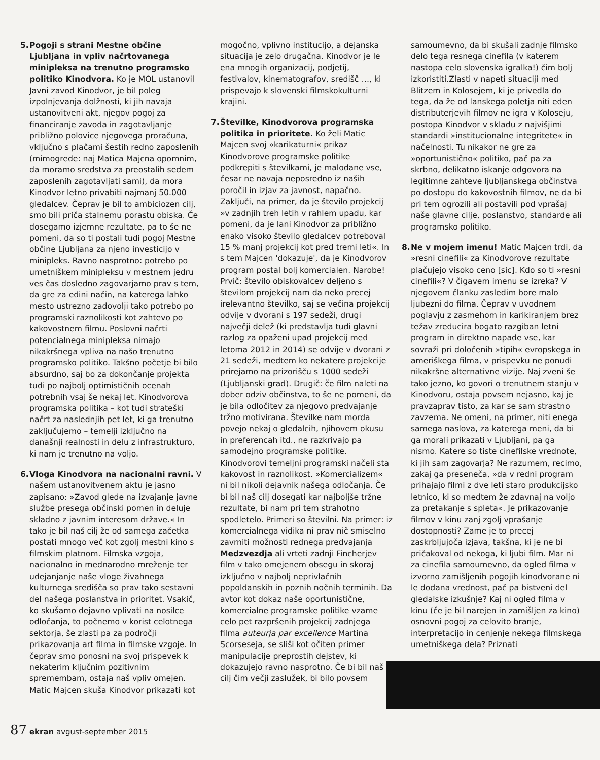5. Pogoji s strani Mestne občine Ljubljana in vpliv načrtovanega minipleksa na trenutno programsko politiko Kinodvora. Ko je MOL ustanovil Javni zavod Kinodvor, je bil poleg izpolnjevanja dolžnosti, ki jih navaja ustanovitveni akt, njegov pogoj za financiranje zavoda in zagotavljanje približno polovice njegovega proračuna, vključno s plačami šestih redno zaposlenih (mimogrede: naj Matica Majcna opomnim, da moramo sredstva za preostalih sedem zaposlenih zagotavljati sami), da mora Kinodvor letno privabiti najmanj 50.000 gledalcev. Čeprav je bil to ambiciozen cilj, smo bili priča stalnemu porastu obiska. Če dosegamo izjemne rezultate, pa to še ne pomeni, da so ti postali tudi pogoj Mestne občine Ljubljana za njeno investicijo v minipleks. Ravno nasprotno: potrebo po umetniškem minipleksu v mestnem jedru ves čas dosledno zagovarjamo prav s tem, da gre za edini način, na katerega lahko mesto ustrezno zadovolji tako potrebo po programski raznolikosti kot zahtevo po kakovostnem filmu. Poslovni načrti potencialnega minipleksa nimajo nikakršnega vpliva na našo trenutno programsko politiko. Takšno početje bi bilo absurdno, saj bo za dokončanje projekta tudi po najbolj optimističnih ocenah potrebnih vsaj še nekaj let. Kinodvorova programska politika – kot tudi strateški načrt za naslednjih pet let, ki ga trenutno zaključujemo – temelji izključno na današnji realnosti in delu z infrastrukturo, ki nam je trenutno na voljo.
6. Vloga Kinodvora na nacionalni ravni. V našem ustanovitvenem aktu je jasno zapisano: »Zavod glede na izvajanje javne službe presega občinski pomen in deluje skladno z javnim interesom države.« In tako je bil naš cilj že od samega začetka postati mnogo več kot zgolj mestni kino s filmskim platnom. Filmska vzgoja, nacionalno in mednarodno mreženje ter udejanjanje naše vloge živahnega kulturnega središča so prav tako sestavni del našega poslanstva in prioritet. Vsakič, ko skušamo dejavno vplivati na nosilce odločanja, to počnemo v korist celotnega sektorja, še zlasti pa za področji prikazovanja art filma in filmske vzgoje. In čeprav smo ponosni na svoj prispevek k nekaterim ključnim pozitivnim spremembam, ostaja naš vpliv omejen. Matic Majcen skuša Kinodvor prikazati kot
mogočno, vplivno institucijo, a dejanska situacija je zelo drugačna. Kinodvor je le ena mnogih organizacij, podjetij, festivalov, kinematografov, središč …, ki prispevajo k slovenski filmskokulturni krajini.
7. Številke, Kinodvorova programska politika in prioritete. Ko želi Matic Majcen svoj »karikaturni« prikaz Kinodvorove programske politike podkrepiti s številkami, je malodane vse, česar ne navaja neposredno iz naših poročil in izjav za javnost, napačno. Zaključi, na primer, da je število projekcij »v zadnjih treh letih v rahlem upadu, kar pomeni, da je lani Kinodvor za približno enako visoko število gledalcev potreboval 15 % manj projekcij kot pred tremi leti«. In s tem Majcen 'dokazuje', da je Kinodvorov program postal bolj komercialen. Narobe! Prvič: število obiskovalcev deljeno s številom projekcij nam da neko precej irelevantno številko, saj se večina projekcij odvije v dvorani s 197 sedeži, drugi največji delež (ki predstavlja tudi glavni razlog za opaženi upad projekcij med letoma 2012 in 2014) se odvije v dvorani z 21 sedeži, medtem ko nekatere projekcije prirejamo na prizorišču s 1000 sedeži (Ljubljanski grad). Drugič: če film naleti na dober odziv občinstva, to še ne pomeni, da je bila odločitev za njegovo predvajanje tržno motivirana. Številke nam morda povejo nekaj o gledalcih, njihovem okusu in preferencah itd., ne razkrivajo pa samodejno programske politike. Kinodvorovi temeljni programski načeli sta kakovost in raznolikost. »Komercializem« ni bil nikoli dejavnik našega odločanja. Če bi bil naš cilj dosegati kar najboljše tržne rezultate, bi nam pri tem strahotno spodletelo. Primeri so številni. Na primer: iz komercialnega vidika ni prav nič smiselno zavrniti možnosti rednega predvajanja Medzvezdja ali vrteti zadnji Fincherjev film v tako omejenem obsegu in skoraj izključno v najbolj neprivlačnih popoldanskih in poznih nočnih terminih. Da avtor kot dokaz naše oportunistične, komercialne programske politike vzame celo pet razpršenih projekcij zadnjega filma auteurja par excellence Martina Scorseseja, se sliši kot očiten primer manipulacije preprostih dejstev, ki dokazujejo ravno nasprotno. Če bi bil naš cilj čim večji zaslužek, bi bilo povsem
samoumevno, da bi skušali zadnje filmsko delo tega resnega cinefila (v katerem nastopa celo slovenska igralka!) čim bolj izkoristiti.Zlasti v napeti situaciji med Blitzem in Kolosejem, ki je privedla do tega, da že od lanskega poletja niti eden distributerjevih filmov ne igra v Koloseju, postopa Kinodvor v skladu z najvišjimi standardi »institucionalne integritete« in načelnosti. Tu nikakor ne gre za »oportunistično« politiko, pač pa za skrbno, delikatno iskanje odgovora na legitimne zahteve ljubljanskega občinstva po dostopu do kakovostnih filmov, ne da bi pri tem ogrozili ali postavili pod vprašaj naše glavne cilje, poslanstvo, standarde ali programsko politiko.
8. Ne v mojem imenu! Matic Majcen trdi, da »resni cinefili« za Kinodvorove rezultate plačujejo visoko ceno [sic]. Kdo so ti »resni cinefili«? V čigavem imenu se izreka? V njegovem članku zasledim bore malo ljubezni do filma. Čeprav v uvodnem poglavju z zasmehom in karikiranjem brez težav zreducira bogato razgiban letni program in direktno napade vse, kar sovraži pri določenih »tipih« evropskega in ameriškega filma, v prispevku ne ponudi nikakršne alternativne vizije. Naj zveni še tako jezno, ko govori o trenutnem stanju v Kinodvoru, ostaja povsem nejasno, kaj je pravzaprav tisto, za kar se sam strastno zavzema. Ne omeni, na primer, niti enega samega naslova, za katerega meni, da bi ga morali prikazati v Ljubljani, pa ga nismo. Katere so tiste cinefilske vrednote, ki jih sam zagovarja? Ne razumem, recimo, zakaj ga preseneča, »da v redni program prihajajo filmi z dve leti staro produkcijsko letnico, ki so medtem že zdavnaj na voljo za pretakanje s spleta«. Je prikazovanje filmov v kinu zanj zgolj vprašanje dostopnosti? Zame je to precej zaskrbljujoča izjava, takšna, ki je ne bi pričakoval od nekoga, ki ljubi film. Mar ni za cinefila samoumevno, da ogled filma v izvorno zamišljenih pogojih kinodvorane ni le dodana vrednost, pač pa bistveni del gledalske izkušnje? Kaj ni ogled filma v kinu (če je bil narejen in zamišljen za kino) osnovni pogoj za celovito branje, interpretacijo in cenjenje nekega filmskega umetniškega dela? Priznati
87 ekran avgust-september 2015